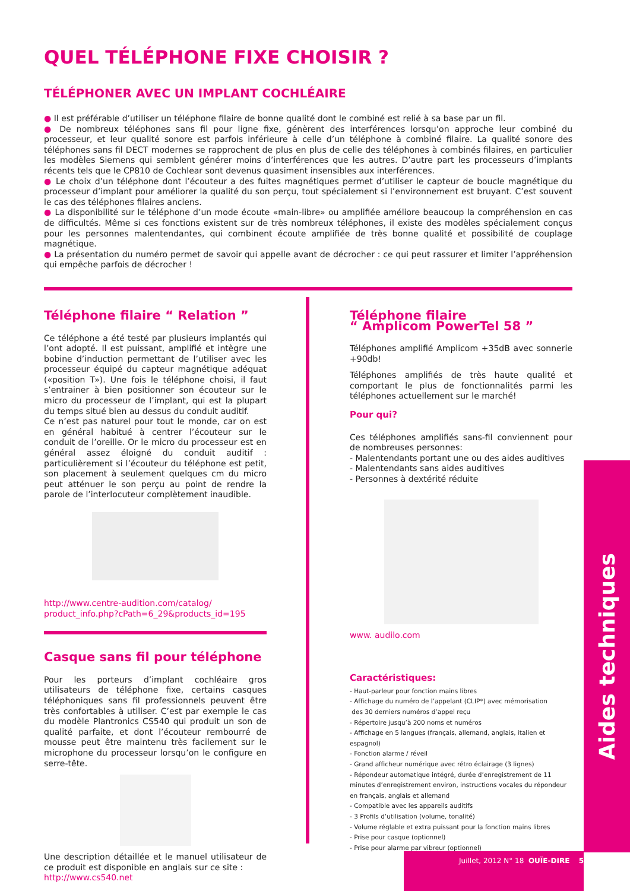QUEL TÉLÉPHONE FIXE CHOISIR ?
TÉLÉPHONER AVEC UN IMPLANT COCHLÉAIRE
● Il est préférable d’utiliser un téléphone filaire de bonne qualité dont le combiné est relié à sa base par un fil.
● De nombreux téléphones sans fil pour ligne fixe, génèrent des interférences lorsqu’on approche leur combiné du processeur, et leur qualité sonore est parfois inférieure à celle d’un téléphone à combiné filaire. La qualité sonore des téléphones sans fil DECT modernes se rapprochent de plus en plus de celle des téléphones à combinés filaires, en particulier les modèles Siemens qui semblent générer moins d’interférences que les autres. D’autre part les processeurs d’implants récents tels que le CP810 de Cochlear sont devenus quasiment insensibles aux interférences.
● Le choix d’un téléphone dont l’écouteur a des fuites magnétiques permet d’utiliser le capteur de boucle magnétique du processeur d’implant pour améliorer la qualité du son perçu, tout spécialement si l’environnement est bruyant. C’est souvent le cas des téléphones filaires anciens.
● La disponibilité sur le téléphone d’un mode écoute «main-libre» ou amplifiée améliore beaucoup la compréhension en cas de difficultés. Même si ces fonctions existent sur de très nombreux téléphones, il existe des modèles spécialement conçus pour les personnes malentendantes, qui combinent écoute amplifiée de très bonne qualité et possibilité de couplage magnétique.
● La présentation du numéro permet de savoir qui appelle avant de décrocher : ce qui peut rassurer et limiter l’appréhension qui empêche parfois de décrocher !
Téléphone filaire “ Relation ”
Ce téléphone a été testé par plusieurs implantés qui l’ont adopté. Il est puissant, amplifié et intègre une bobine d’induction permettant de l’utiliser avec les processeur équipé du capteur magnétique adéquat («position T»). Une fois le téléphone choisi, il faut s’entrainer à bien positionner son écouteur sur le micro du processeur de l’implant, qui est la plupart du temps situé bien au dessus du conduit auditif.
Ce n’est pas naturel pour tout le monde, car on est en général habitué à centrer l’écouteur sur le conduit de l’oreille. Or le micro du processeur est en général assez éloigné du conduit auditif : particulièrement si l’écouteur du téléphone est petit, son placement à seulement quelques cm du micro peut atténuer le son perçu au point de rendre la parole de l’interlocuteur complètement inaudible.
http://www.centre-audition.com/catalog/
product_info.php?cPath=6_29&products_id=195
Casque sans fil pour téléphone
Pour les porteurs d’implant cochléaire gros utilisateurs de téléphone fixe, certains casques téléphoniques sans fil professionnels peuvent être très confortables à utiliser. C’est par exemple le cas du modèle Plantronics CS540 qui produit un son de qualité parfaite, et dont l’écouteur rembourré de mousse peut être maintenu très facilement sur le microphone du processeur lorsqu’on le configure en serre-tête.
Une description détaillée et le manuel utilisateur de ce produit est disponible en anglais sur ce site :
http://www.cs540.net
Téléphone filaire
“ Amplicom PowerTel 58 ”
Téléphones amplifié Amplicom +35dB avec sonnerie +90db!
Téléphones amplifiés de très haute qualité et comportant le plus de fonctionnalités parmi les téléphones actuellement sur le marché!
Pour qui?
Ces téléphones amplifiés sans-fil conviennent pour de nombreuses personnes:
- Malentendants portant une ou des aides auditives
- Malentendants sans aides auditives
- Personnes à dextérité réduite
www. audilo.com
Caractéristiques:
- Haut-parleur pour fonction mains libres
- Affichage du numéro de l’appelant (CLIP*) avec mémorisation
des 30 derniers numéros d’appel reçu
- Répertoire jusqu’à 200 noms et numéros
- Affichage en 5 langues (français, allemand, anglais, italien et espagnol)
- Fonction alarme / réveil
- Grand afficheur numérique avec rétro éclairage (3 lignes)
- Répondeur automatique intégré, durée d’enregistrement de 11 minutes d’enregistrement environ, instructions vocales du répondeur en français, anglais et allemand
- Compatible avec les appareils auditifs
- 3 Profils d’utilisation (volume, tonalité)
- Volume réglable et extra puissant pour la fonction mains libres
- Prise pour casque (optionnel)
- Prise pour alarme par vibreur (optionnel)
Aides techniques
Juillet, 2012 N° 18 OUÏE-DIRE 5